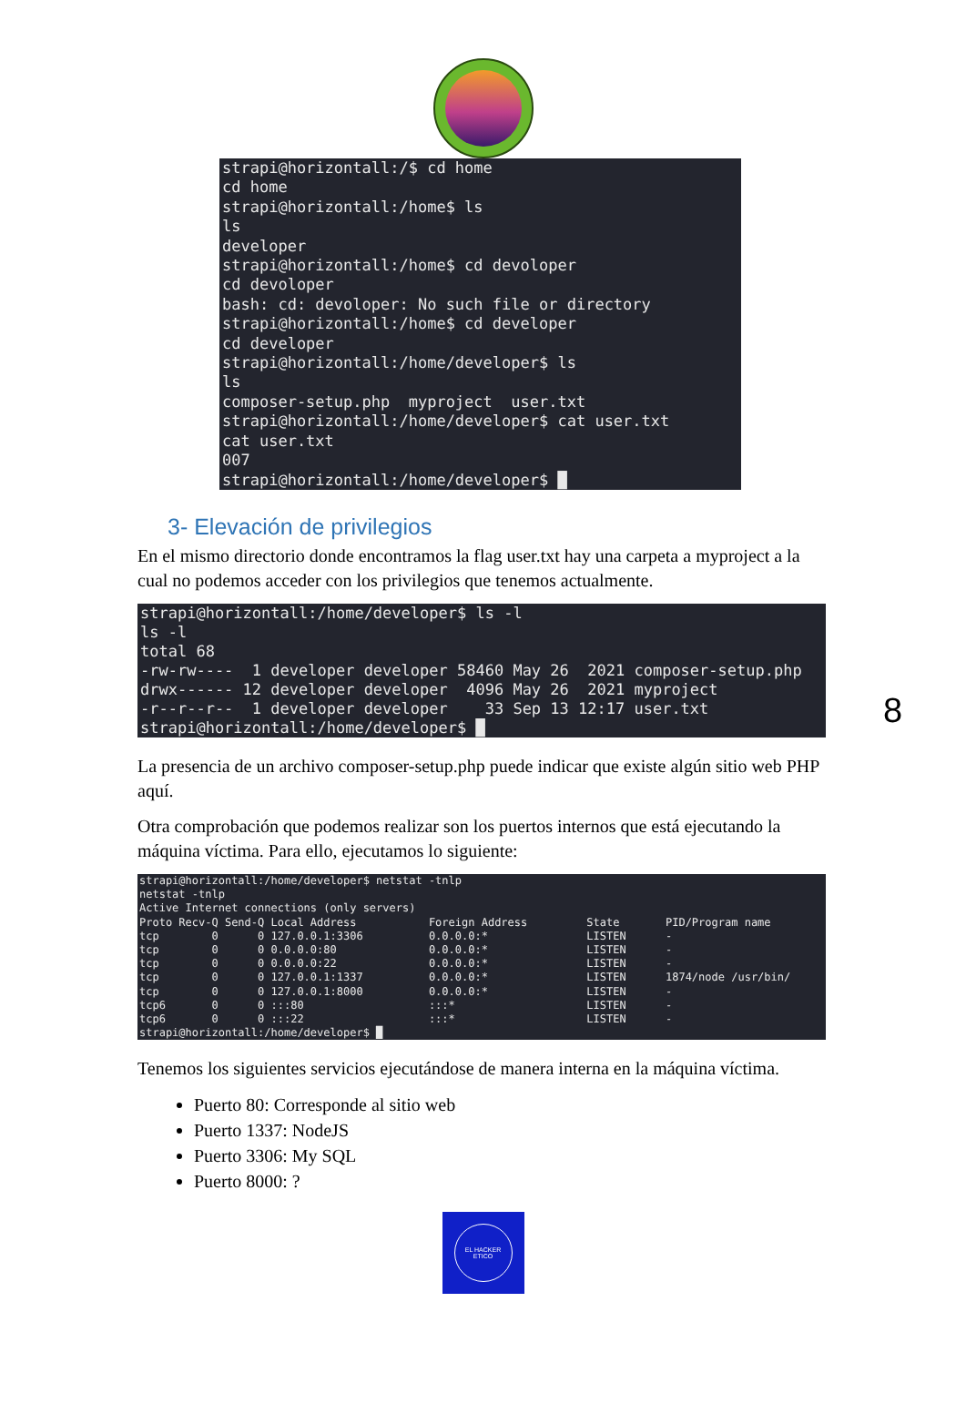strapi@horizontall:/$ cd home
cd home
strapi@horizontall:/home$ ls
ls
developer
strapi@horizontall:/home$ cd devoloper
cd devoloper
bash: cd: devoloper: No such file or directory
strapi@horizontall:/home$ cd developer
cd developer
strapi@horizontall:/home/developer$ ls
ls
composer-setup.php  myproject  user.txt
strapi@horizontall:/home/developer$ cat user.txt
cat user.txt
007
strapi@horizontall:/home/developer$ █
3- Elevación de privilegios
En el mismo directorio donde encontramos la flag user.txt hay una carpeta a myproject a la cual no podemos acceder con los privilegios que tenemos actualmente.
strapi@horizontall:/home/developer$ ls -l
ls -l
total 68
-rw-rw----  1 developer developer 58460 May 26  2021 composer-setup.php
drwx------ 12 developer developer  4096 May 26  2021 myproject
-r--r--r--  1 developer developer    33 Sep 13 12:17 user.txt
strapi@horizontall:/home/developer$ █
La presencia de un archivo composer-setup.php puede indicar que existe algún sitio web PHP aquí.
Otra comprobación que podemos realizar son los puertos internos que está ejecutando la máquina víctima. Para ello, ejecutamos lo siguiente:
strapi@horizontall:/home/developer$ netstat -tnlp
netstat -tnlp
Active Internet connections (only servers)
Proto Recv-Q Send-Q Local Address           Foreign Address         State       PID/Program name
tcp        0      0 127.0.0.1:3306          0.0.0.0:*               LISTEN      -
tcp        0      0 0.0.0.0:80              0.0.0.0:*               LISTEN      -
tcp        0      0 0.0.0.0:22              0.0.0.0:*               LISTEN      -
tcp        0      0 127.0.0.1:1337          0.0.0.0:*               LISTEN      1874/node /usr/bin/
tcp        0      0 127.0.0.1:8000          0.0.0.0:*               LISTEN      -
tcp6       0      0 :::80                   :::*                    LISTEN      -
tcp6       0      0 :::22                   :::*                    LISTEN      -
strapi@horizontall:/home/developer$ █
Tenemos los siguientes servicios ejecutándose de manera interna en la máquina víctima.
Puerto 80: Corresponde al sitio web
Puerto 1337: NodeJS
Puerto 3306: My SQL
Puerto 8000: ?
EL HACKER
ETICO
8